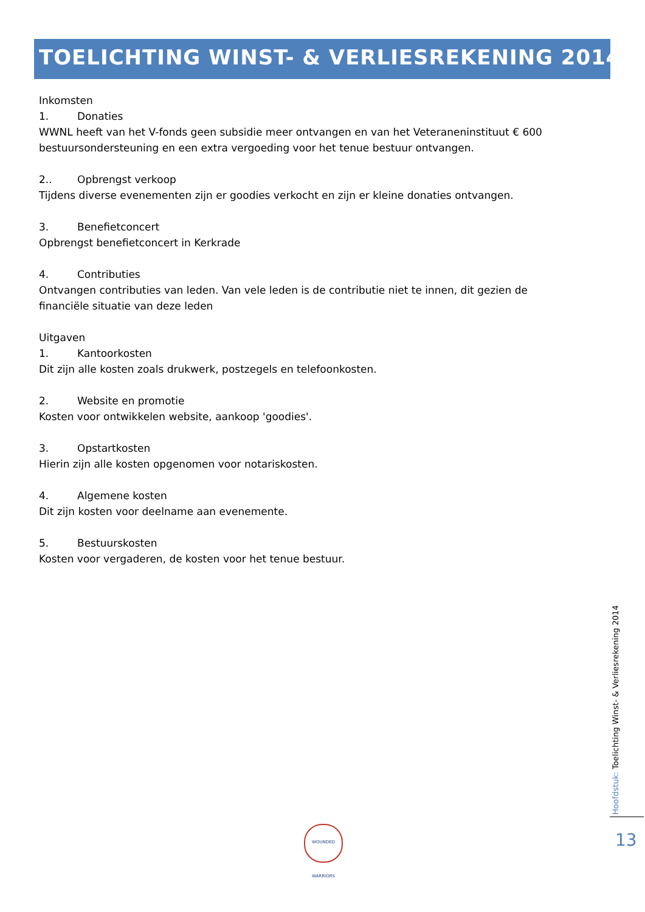TOELICHTING WINST- & VERLIESREKENING 2014
Inkomsten
1. Donaties
WWNL heeft van het V-fonds geen subsidie meer ontvangen en van het Veteraneninstituut € 600 bestuursondersteuning en een extra vergoeding voor het tenue bestuur ontvangen.
2.. Opbrengst verkoop
Tijdens diverse evenementen zijn er goodies verkocht en zijn er kleine donaties ontvangen.
3. Benefietconcert
Opbrengst benefietconcert in Kerkrade
4. Contributies
Ontvangen contributies van leden. Van vele leden is de contributie niet te innen, dit gezien de financiële situatie van deze leden
Uitgaven
1. Kantoorkosten
Dit zijn alle kosten zoals drukwerk, postzegels en telefoonkosten.
2. Website en promotie
Kosten voor ontwikkelen website, aankoop 'goodies'.
3. Opstartkosten
Hierin zijn alle kosten opgenomen voor notariskosten.
4. Algemene kosten
Dit zijn kosten voor deelname aan evenemente.
5. Bestuurskosten
Kosten voor vergaderen, de kosten voor het tenue bestuur.
Hoofdstuk: Toelichting Winst- & Verliesrekening 2014
13
WOUNDED WARRIORS